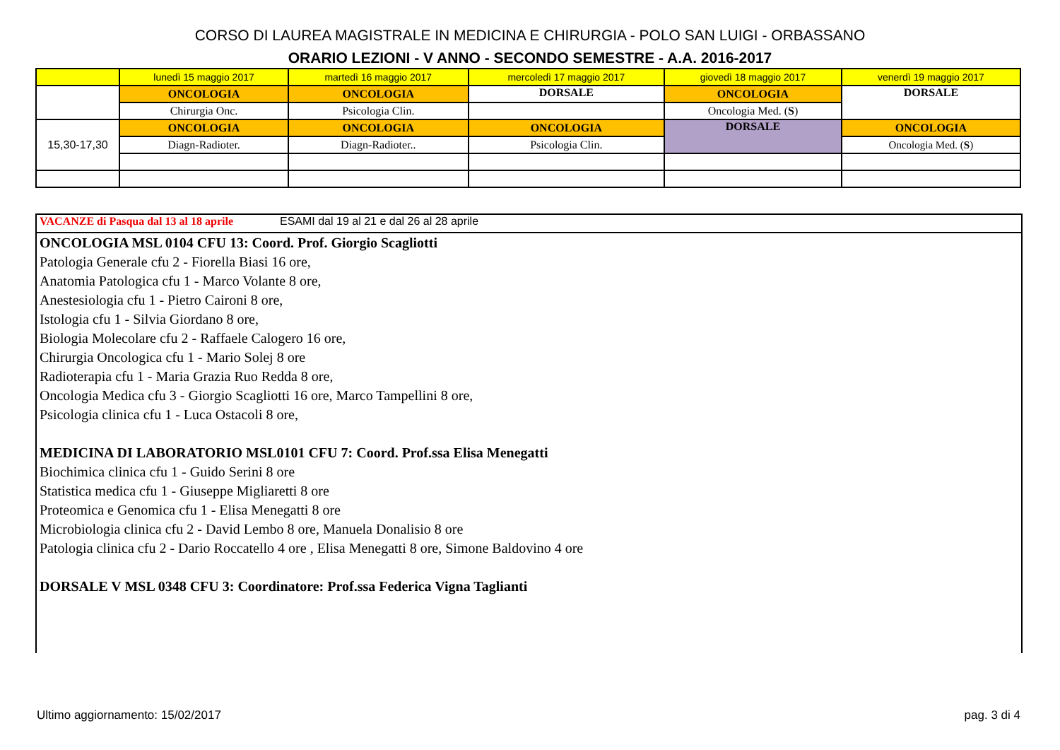CORSO DI LAUREA MAGISTRALE IN MEDICINA E CHIRURGIA - POLO SAN LUIGI - ORBASSANO
ORARIO LEZIONI - V ANNO - SECONDO SEMESTRE - A.A. 2016-2017
| | lunedì 15 maggio 2017 | martedì 16 maggio 2017 | mercoledì 17 maggio 2017 | giovedì 18 maggio 2017 | venerdì 19 maggio 2017 |
| | ONCOLOGIA | ONCOLOGIA | DORSALE | ONCOLOGIA | DORSALE |
| | Chirurgia Onc. | Psicologia Clin. | | Oncologia Med. ( S ) | |
| 15,30-17,30 | ONCOLOGIA | ONCOLOGIA | ONCOLOGIA | DORSALE | ONCOLOGIA |
| | Diagn-Radioter. | Diagn-Radioter.. | Psicologia Clin. | | Oncologia Med. ( S ) |
VACANZE di Pasqua dal 13 al 18 aprile ESAMI dal 19 al 21 e dal 26 al 28 aprile
ONCOLOGIA MSL 0104 CFU 13: Coord. Prof. Giorgio Scagliotti
Patologia Generale cfu 2 - Fiorella Biasi 16 ore,
Anatomia Patologica cfu 1 - Marco Volante 8 ore,
Anestesiologia cfu 1 - Pietro Caironi 8 ore,
Istologia cfu 1 - Silvia Giordano 8 ore,
Biologia Molecolare cfu 2 - Raffaele Calogero 16 ore,
Chirurgia Oncologica cfu 1 - Mario Solej 8 ore
Radioterapia cfu 1 - Maria Grazia Ruo Redda 8 ore,
Oncologia Medica cfu 3 - Giorgio Scagliotti 16 ore, Marco Tampellini 8 ore,
Psicologia clinica cfu 1 - Luca Ostacoli 8 ore,
MEDICINA DI LABORATORIO MSL0101 CFU 7: Coord. Prof.ssa Elisa Menegatti
Biochimica clinica cfu 1 - Guido Serini 8 ore
Statistica medica cfu 1 - Giuseppe Migliaretti 8 ore
Proteomica e Genomica cfu 1 - Elisa Menegatti 8 ore
Microbiologia clinica cfu 2 - David Lembo 8 ore, Manuela Donalisio 8 ore
Patologia clinica cfu 2 - Dario Roccatello 4 ore , Elisa Menegatti 8 ore, Simone Baldovino 4 ore
DORSALE V MSL 0348 CFU 3: Coordinatore: Prof.ssa Federica Vigna Taglianti
Ultimo aggiornamento: 15/02/2017
pag. 3 di 4